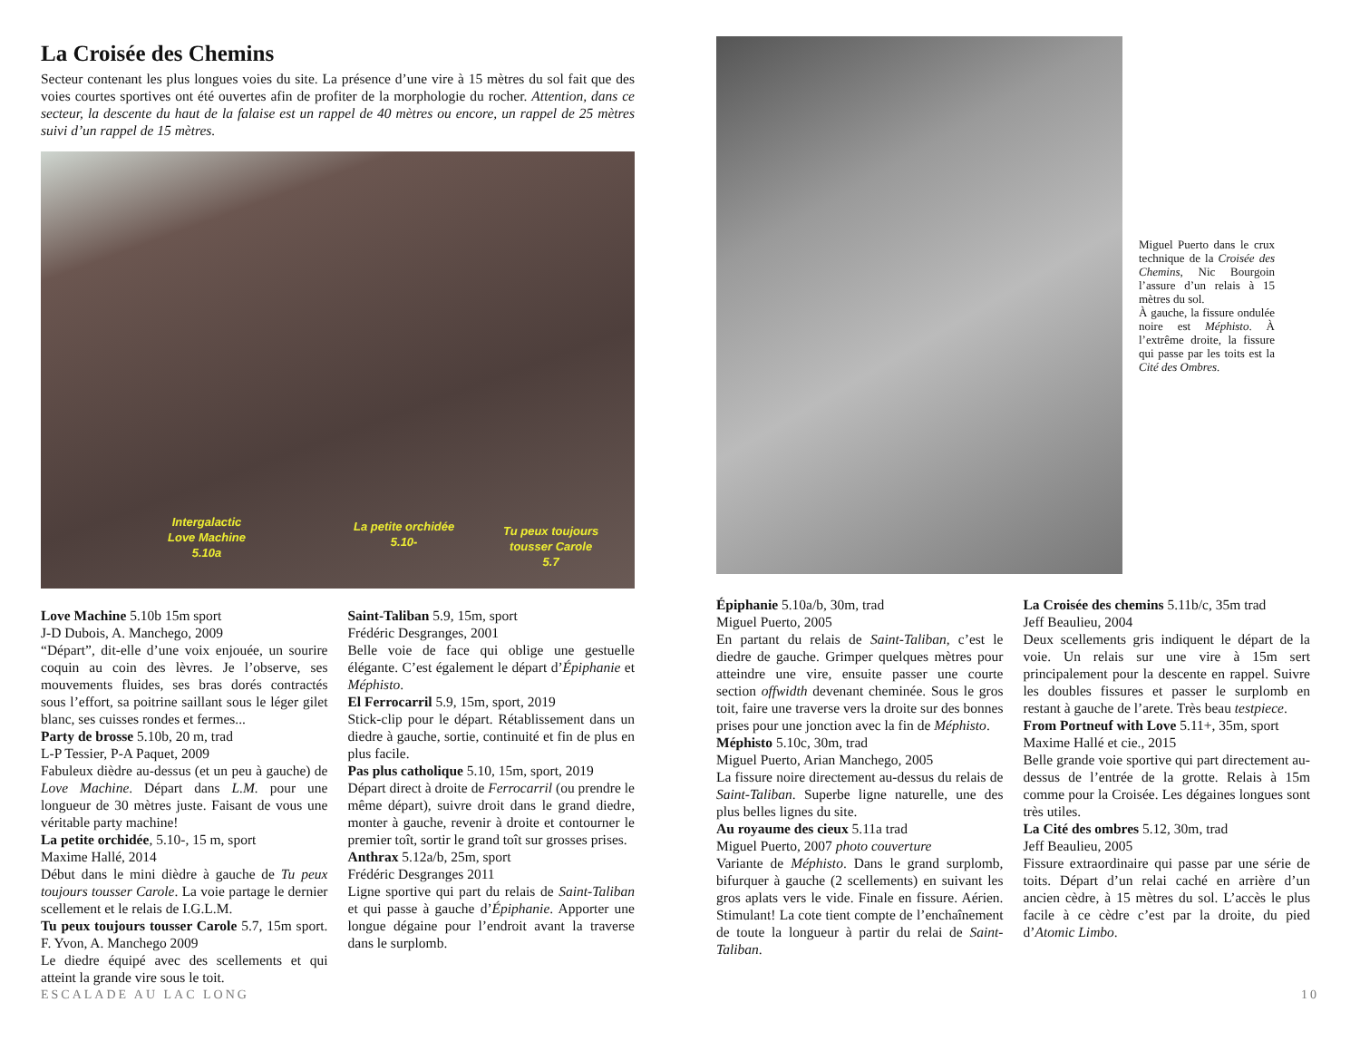La Croisée des Chemins
Secteur contenant les plus longues voies du site. La présence d’une vire à 15 mètres du sol fait que des voies courtes sportives ont été ouvertes afin de profiter de la morphologie du rocher. Attention, dans ce secteur, la descente du haut de la falaise est un rappel de 40 mètres ou encore, un rappel de 25 mètres suivi d’un rappel de 15 mètres.
Intergalactic
Love Machine
5.10a
La petite orchidée
5.10-
Tu peux toujours
tousser Carole
5.7
Love Machine 5.10b 15m sport
J-D Dubois, A. Manchego, 2009
“Départ”, dit-elle d’une voix enjouée, un sourire coquin au coin des lèvres. Je l’observe, ses mouvements fluides, ses bras dorés contractés sous l’effort, sa poitrine saillant sous le léger gilet blanc, ses cuisses rondes et fermes...
Party de brosse 5.10b, 20 m, trad
L-P Tessier, P-A Paquet, 2009
Fabuleux dièdre au-dessus (et un peu à gauche) de Love Machine. Départ dans L.M. pour une longueur de 30 mètres juste. Faisant de vous une véritable party machine!
La petite orchidée, 5.10-, 15 m, sport
Maxime Hallé, 2014
Début dans le mini dièdre à gauche de Tu peux toujours tousser Carole. La voie partage le dernier scellement et le relais de I.G.L.M.
Tu peux toujours tousser Carole 5.7, 15m sport. F. Yvon, A. Manchego 2009
Le diedre équipé avec des scellements et qui atteint la grande vire sous le toit.
Saint-Taliban 5.9, 15m, sport
Frédéric Desgranges, 2001
Belle voie de face qui oblige une gestuelle élégante. C’est également le départ d’Épiphanie et Méphisto.
El Ferrocarril 5.9, 15m, sport, 2019
Stick-clip pour le départ. Rétablissement dans un diedre à gauche, sortie, continuité et fin de plus en plus facile.
Pas plus catholique 5.10, 15m, sport, 2019
Départ direct à droite de Ferrocarril (ou prendre le même départ), suivre droit dans le grand diedre, monter à gauche, revenir à droite et contourner le premier toît, sortir le grand toît sur grosses prises.
Anthrax 5.12a/b, 25m, sport
Frédéric Desgranges 2011
Ligne sportive qui part du relais de Saint-Taliban et qui passe à gauche d’Épiphanie. Apporter une longue dégaine pour l’endroit avant la traverse dans le surplomb.
Miguel Puerto dans le crux technique de la Croisée des Chemins, Nic Bourgoin l’assure d’un relais à 15 mètres du sol.
À gauche, la fissure ondulée noire est Méphisto. À l’extrême droite, la fissure qui passe par les toits est la Cité des Ombres.
Épiphanie 5.10a/b, 30m, trad
Miguel Puerto, 2005
En partant du relais de Saint-Taliban, c’est le diedre de gauche. Grimper quelques mètres pour atteindre une vire, ensuite passer une courte section offwidth devenant cheminée. Sous le gros toit, faire une traverse vers la droite sur des bonnes prises pour une jonction avec la fin de Méphisto.
Méphisto 5.10c, 30m, trad
Miguel Puerto, Arian Manchego, 2005
La fissure noire directement au-dessus du relais de Saint-Taliban. Superbe ligne naturelle, une des plus belles lignes du site.
Au royaume des cieux 5.11a trad
Miguel Puerto, 2007 photo couverture
Variante de Méphisto. Dans le grand surplomb, bifurquer à gauche (2 scellements) en suivant les gros aplats vers le vide. Finale en fissure. Aérien. Stimulant! La cote tient compte de l’enchaînement de toute la longueur à partir du relai de Saint-Taliban.
La Croisée des chemins 5.11b/c, 35m trad
Jeff Beaulieu, 2004
Deux scellements gris indiquent le départ de la voie. Un relais sur une vire à 15m sert principalement pour la descente en rappel. Suivre les doubles fissures et passer le surplomb en restant à gauche de l’arete. Très beau testpiece.
From Portneuf with Love 5.11+, 35m, sport
Maxime Hallé et cie., 2015
Belle grande voie sportive qui part directement au-dessus de l’entrée de la grotte. Relais à 15m comme pour la Croisée. Les dégaines longues sont très utiles.
La Cité des ombres 5.12, 30m, trad
Jeff Beaulieu, 2005
Fissure extraordinaire qui passe par une série de toits. Départ d’un relai caché en arrière d’un ancien cèdre, à 15 mètres du sol. L’accès le plus facile à ce cèdre c’est par la droite, du pied d’Atomic Limbo.
ESCALADE AU LAC LONG 10